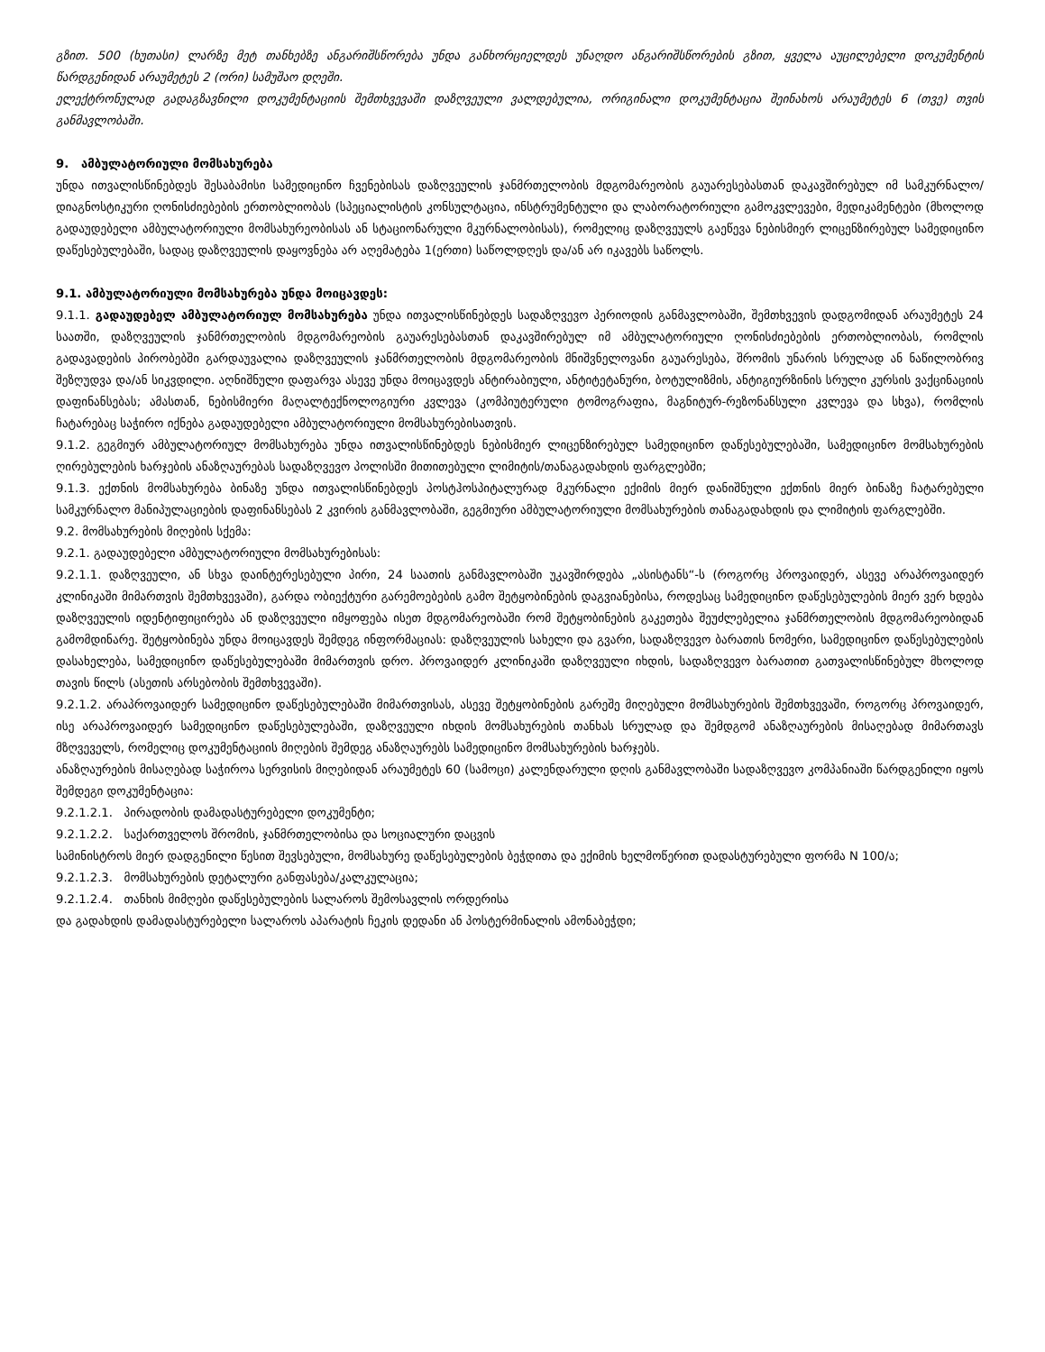გზით. 500 (ხუთასი) ლარზე მეტ თანხებზე ანგარიშსწორება უნდა განხორციელდეს უნაღდო ანგარიშსწორების გზით, ყველა აუცილებელი დოკუმენტის წარდგენიდან არაუმეტეს 2 (ორი) სამუშაო დღეში.
ელექტრონულად გადაგზავნილი დოკუმენტაციის შემთხვევაში დაზღვეული ვალდებულია, ორიგინალი დოკუმენტაცია შეინახოს არაუმეტეს 6 (თვე) თვის განმავლობაში.
9. ამბულატორიული მომსახურება
უნდა ითვალისწინებდეს შესაბამისი სამედიცინო ჩვენებისას დაზღვეულის ჯანმრთელობის მდგომარეობის გაუარესებასთან დაკავშირებულ იმ სამკურნალო/დიაგნოსტიკური ღონისძიებების ერთობლიობას (სპეციალისტის კონსულტაცია, ინსტრუმენტული და ლაბორატორიული გამოკვლევები, მედიკამენტები (მხოლოდ გადაუდებელი ამბულატორიული მომსახურეობისას ან სტაციონარული მკურნალობისას), რომელიც დაზღვეულს გაეწევა ნებისმიერ ლიცენზირებულ სამედიცინო დაწესებულებაში, სადაც დაზღვეულის დაყოვნება არ აღემატება 1(ერთი) საწოლდღეს და/ან არ იკავებს საწოლს.
9.1. ამბულატორიული მომსახურება უნდა მოიცავდეს:
9.1.1. გადაუდებელ ამბულატორიულ მომსახურება უნდა ითვალისწინებდეს სადაზღვევო პერიოდის განმავლობაში, შემთხვევის დადგომიდან არაუმეტეს 24 საათში, დაზღვეულის ჯანმრთელობის მდგომარეობის გაუარესებასთან დაკავშირებულ იმ ამბულატორიული ღონისძიებების ერთობლიობას, რომლის გადავადების პირობებში გარდაუვალია დაზღვეულის ჯანმრთელობის მდგომარეობის მნიშვნელოვანი გაუარესება, შრომის უნარის სრულად ან ნაწილობრივ შეზღუდვა და/ან სიკვდილი. აღნიშნული დაფარვა ასევე უნდა მოიცავდეს ანტირაბიული, ანტიტეტანური, ბოტულიზმის, ანტიგიურზინის სრული კურსის ვაქცინაციის დაფინანსებას; ამასთან, ნებისმიერი მაღალტექნოლოგიური კვლევა (კომპიუტერული ტომოგრაფია, მაგნიტურ-რეზონანსული კვლევა და სხვა), რომლის ჩატარებაც საჭირო იქნება გადაუდებელი ამბულატორიული მომსახურებისათვის.
9.1.2. გეგმიურ ამბულატორიულ მომსახურება უნდა ითვალისწინებდეს ნებისმიერ ლიცენზირებულ სამედიცინო დაწესებულებაში, სამედიცინო მომსახურების ღირებულების ხარჯების ანაზღაურებას სადაზღვევო პოლისში მითითებული ლიმიტის/თანაგადახდის ფარგლებში;
9.1.3. ექთნის მომსახურება ბინაზე უნდა ითვალისწინებდეს პოსტჰოსპიტალურად მკურნალი ექიმის მიერ დანიშნული ექთნის მიერ ბინაზე ჩატარებული სამკურნალო მანიპულაციების დაფინანსებას 2 კვირის განმავლობაში, გეგმიური ამბულატორიული მომსახურების თანაგადახდის და ლიმიტის ფარგლებში.
9.2. მომსახურების მიღების სქემა:
9.2.1. გადაუდებელი ამბულატორიული მომსახურებისას:
9.2.1.1. დაზღვეული, ან სხვა დაინტერესებული პირი, 24 საათის განმავლობაში უკავშირდება „ასისტანს“-ს (როგორც პროვაიდერ, ასევე არაპროვაიდერ კლინიკაში მიმართვის შემთხვევაში), გარდა ობიექტური გარემოებების გამო შეტყობინების დაგვიანებისა, როდესაც სამედიცინო დაწესებულების მიერ ვერ ხდება დაზღვეულის იდენტიფიცირება ან დაზღვეული იმყოფება ისეთ მდგომარეობაში რომ შეტყობინების გაკეთება შეუძლებელია ჯანმრთელობის მდგომარეობიდან გამომდინარე. შეტყობინება უნდა მოიცავდეს შემდეგ ინფორმაციას: დაზღვეულის სახელი და გვარი, სადაზღვევო ბარათის ნომერი, სამედიცინო დაწესებულების დასახელება, სამედიცინო დაწესებულებაში მიმართვის დრო. პროვაიდერ კლინიკაში დაზღვეული იხდის, სადაზღვევო ბარათით გათვალისწინებულ მხოლოდ თავის წილს (ასეთის არსებობის შემთხვევაში).
9.2.1.2. არაპროვაიდერ სამედიცინო დაწესებულებაში მიმართვისას, ასევე შეტყობინების გარეშე მიღებული მომსახურების შემთხვევაში, როგორც პროვაიდერ, ისე არაპროვაიდერ სამედიცინო დაწესებულებაში, დაზღვეული იხდის მომსახურების თანხას სრულად და შემდგომ ანაზღაურების მისაღებად მიმართავს მზღვეველს, რომელიც დოკუმენტაციის მიღების შემდეგ ანაზღაურებს სამედიცინო მომსახურების ხარჯებს.
ანაზღაურების მისაღებად საჭიროა სერვისის მიღებიდან არაუმეტეს 60 (სამოცი) კალენდარული დღის განმავლობაში სადაზღვევო კომპანიაში წარდგენილი იყოს შემდეგი დოკუმენტაცია:
9.2.1.2.1. პირადობის დამადასტურებელი დოკუმენტი;
9.2.1.2.2. საქართველოს შრომის, ჯანმრთელობისა და სოციალური დაცვის
სამინისტროს მიერ დადგენილი წესით შევსებული, მომსახურე დაწესებულების ბეჭდითა და ექიმის ხელმოწერით დადასტურებული ფორმა N 100/ა;
9.2.1.2.3. მომსახურების დეტალური განფასება/კალკულაცია;
9.2.1.2.4. თანხის მიმღები დაწესებულების სალაროს შემოსავლის ორდერისა
და გადახდის დამადასტურებელი სალაროს აპარატის ჩეკის დედანი ან პოსტერმინალის ამონაბეჭდი;